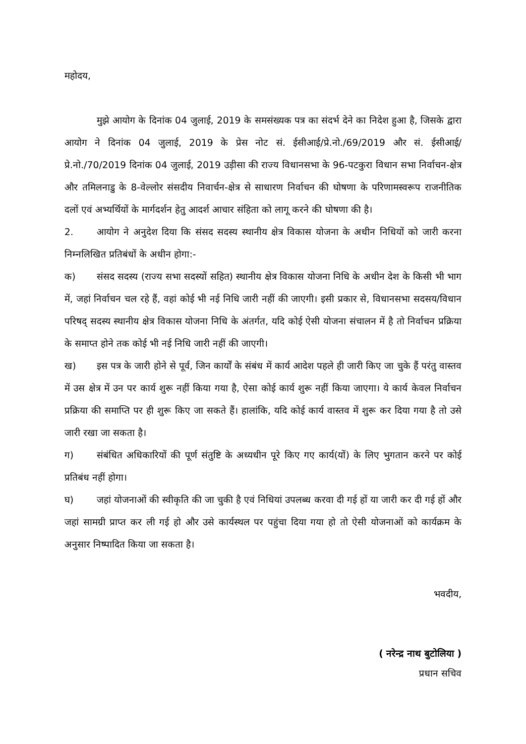महोदय,
मुझे आयोग के दिनांक 04 जुलाई, 2019 के समसंख्यक पत्र का संदर्भ देने का निदेश हुआ है, जिसके द्वारा आयोग ने दिनांक 04 जुलाई, 2019 के प्रेस नोट सं. ईसीआई/प्रे.नो./69/2019 और सं. ईसीआई/प्रे.नो./70/2019 दिनांक 04 जुलाई, 2019 उड़ीसा की राज्य विधानसभा के 96-पटकुरा विधान सभा निर्वाचन-क्षेत्र और तमिलनाडु के 8-वेल्लोर संसदीय निवार्चन-क्षेत्र से साधारण निर्वाचन की घोषणा के परिणामस्वरूप राजनीतिक दलों एवं अभ्यर्थियों के मार्गदर्शन हेतु आदर्श आचार संहिता को लागू करने की घोषणा की है।
2. आयोग ने अनुदेश दिया कि संसद सदस्य स्थानीय क्षेत्र विकास योजना के अधीन निधियों को जारी करना निम्नलिखित प्रतिबंधों के अधीन होगा:-
क) संसद सदस्य (राज्य सभा सदस्यों सहित) स्थानीय क्षेत्र विकास योजना निधि के अधीन देश के किसी भी भाग में, जहां निर्वाचन चल रहे हैं, वहां कोई भी नई निधि जारी नहीं की जाएगी। इसी प्रकार से, विधानसभा सदसय/विधान परिषद् सदस्य स्थानीय क्षेत्र विकास योजना निधि के अंतर्गत, यदि कोई ऐसी योजना संचालन में है तो निर्वाचन प्रक्रिया के समाप्त होने तक कोई भी नई निधि जारी नहीं की जाएगी।
ख) इस पत्र के जारी होने से पूर्व, जिन कार्यों के संबंध में कार्य आदेश पहले ही जारी किए जा चुके हैं परंतु वास्तव में उस क्षेत्र में उन पर कार्य शुरू नहीं किया गया है, ऐसा कोई कार्य शुरू नहीं किया जाएगा। ये कार्य केवल निर्वाचन प्रक्रिया की समाप्ति पर ही शुरू किए जा सकते हैं। हालांकि, यदि कोई कार्य वास्तव में शुरू कर दिया गया है तो उसे जारी रखा जा सकता है।
ग) संबंधित अधिकारियों की पूर्ण संतुष्टि के अध्यधीन पूरे किए गए कार्य(यों) के लिए भुगतान करने पर कोई प्रतिबंध नहीं होगा।
घ) जहां योजनाओं की स्वीकृति की जा चुकी है एवं निधियां उपलब्ध करवा दी गई हों या जारी कर दी गई हों और जहां सामग्री प्राप्त कर ली गई हो और उसे कार्यस्थल पर पहुंचा दिया गया हो तो ऐसी योजनाओं को कार्यक्रम के अनुसार निष्पादित किया जा सकता है।
भवदीय,
( नरेन्द्र नाथ बुटोलिया )
प्रधान सचिव